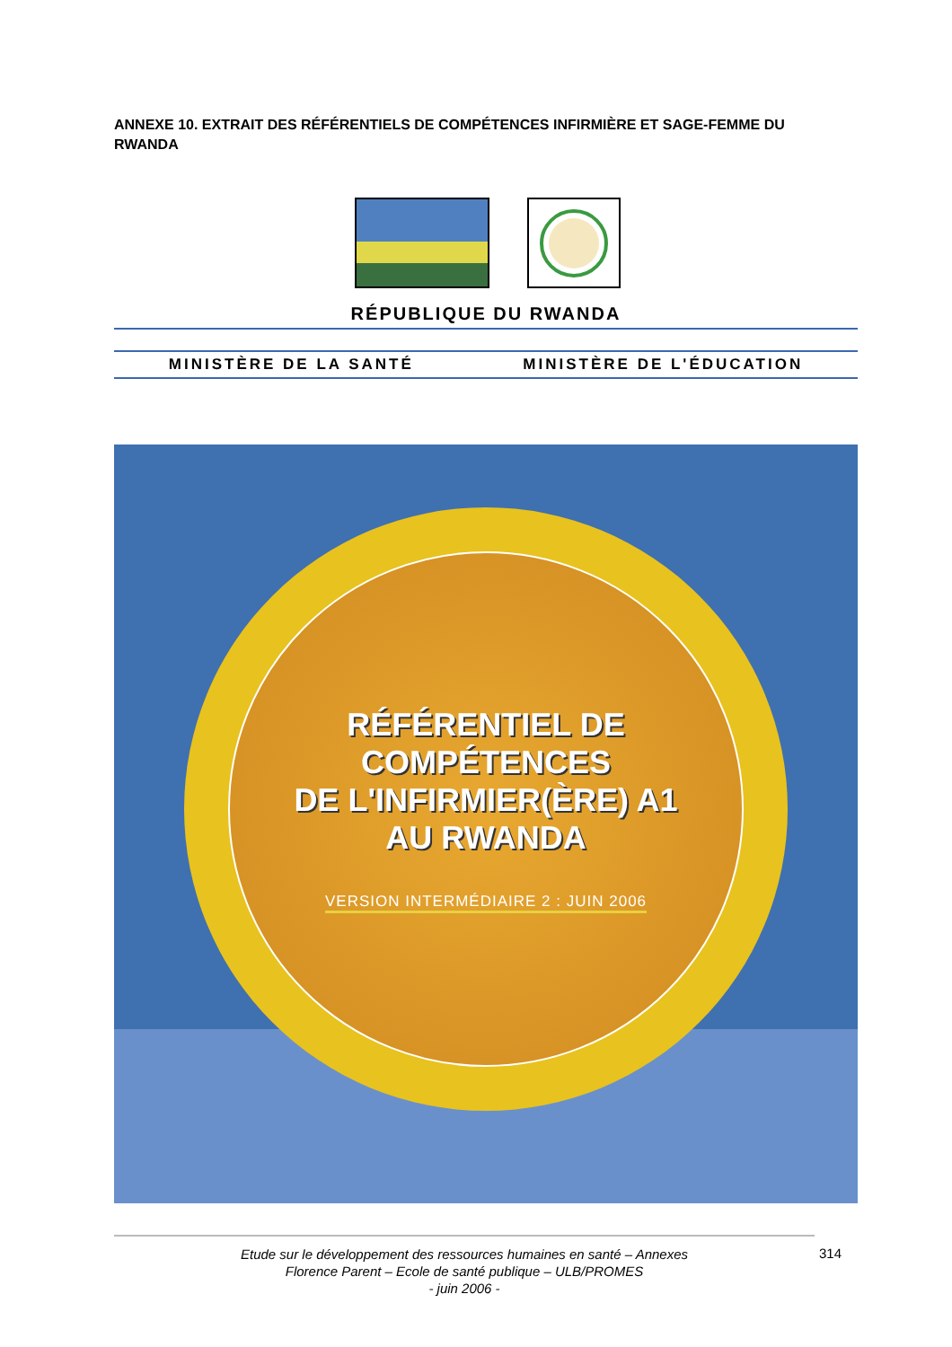ANNEXE 10. EXTRAIT DES RÉFÉRENTIELS DE COMPÉTENCES INFIRMIÈRE ET SAGE-FEMME DU RWANDA
RÉPUBLIQUE DU RWANDA
MINISTÈRE DE LA SANTÉ MINISTÈRE DE L'ÉDUCATION
RÉFÉRENTIEL DE
COMPÉTENCES
DE L'INFIRMIER(ÈRE) A1
AU RWANDA
VERSION INTERMÉDIAIRE 2 : JUIN 2006
Etude sur le développement des ressources humaines en santé – Annexes
Florence Parent – Ecole de santé publique – ULB/PROMES
- juin 2006 -
314